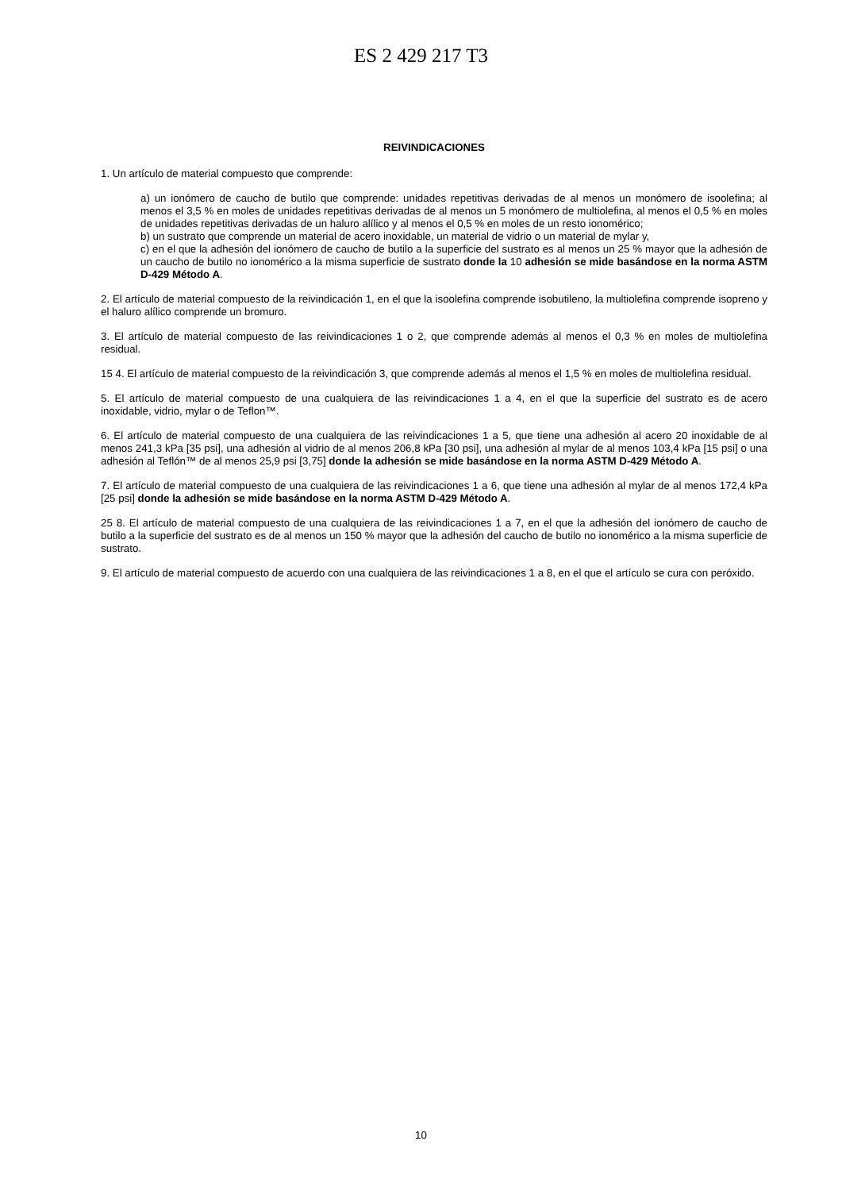ES 2 429 217 T3
REIVINDICACIONES
1. Un artículo de material compuesto que comprende:
a) un ionómero de caucho de butilo que comprende: unidades repetitivas derivadas de al menos un monómero de isoolefina; al menos el 3,5 % en moles de unidades repetitivas derivadas de al menos un 5 monómero de multiolefina, al menos el 0,5 % en moles de unidades repetitivas derivadas de un haluro alílico y al menos el 0,5 % en moles de un resto ionomérico;
b) un sustrato que comprende un material de acero inoxidable, un material de vidrio o un material de mylar y,
c) en el que la adhesión del ionómero de caucho de butilo a la superficie del sustrato es al menos un 25 % mayor que la adhesión de un caucho de butilo no ionomérico a la misma superficie de sustrato donde la 10 adhesión se mide basándose en la norma ASTM D-429 Método A.
2. El artículo de material compuesto de la reivindicación 1, en el que la isoolefina comprende isobutileno, la multiolefina comprende isopreno y el haluro alílico comprende un bromuro.
3. El artículo de material compuesto de las reivindicaciones 1 o 2, que comprende además al menos el 0,3 % en moles de multiolefina residual.
15 4. El artículo de material compuesto de la reivindicación 3, que comprende además al menos el 1,5 % en moles de multiolefina residual.
5. El artículo de material compuesto de una cualquiera de las reivindicaciones 1 a 4, en el que la superficie del sustrato es de acero inoxidable, vidrio, mylar o de Teflon™.
6. El artículo de material compuesto de una cualquiera de las reivindicaciones 1 a 5, que tiene una adhesión al acero 20 inoxidable de al menos 241,3 kPa [35 psi], una adhesión al vidrio de al menos 206,8 kPa [30 psi], una adhesión al mylar de al menos 103,4 kPa [15 psi] o una adhesión al Teflón™ de al menos 25,9 psi [3,75] donde la adhesión se mide basándose en la norma ASTM D-429 Método A.
7. El artículo de material compuesto de una cualquiera de las reivindicaciones 1 a 6, que tiene una adhesión al mylar de al menos 172,4 kPa [25 psi] donde la adhesión se mide basándose en la norma ASTM D-429 Método A.
25 8. El artículo de material compuesto de una cualquiera de las reivindicaciones 1 a 7, en el que la adhesión del ionómero de caucho de butilo a la superficie del sustrato es de al menos un 150 % mayor que la adhesión del caucho de butilo no ionomérico a la misma superficie de sustrato.
9. El artículo de material compuesto de acuerdo con una cualquiera de las reivindicaciones 1 a 8, en el que el artículo se cura con peróxido.
10